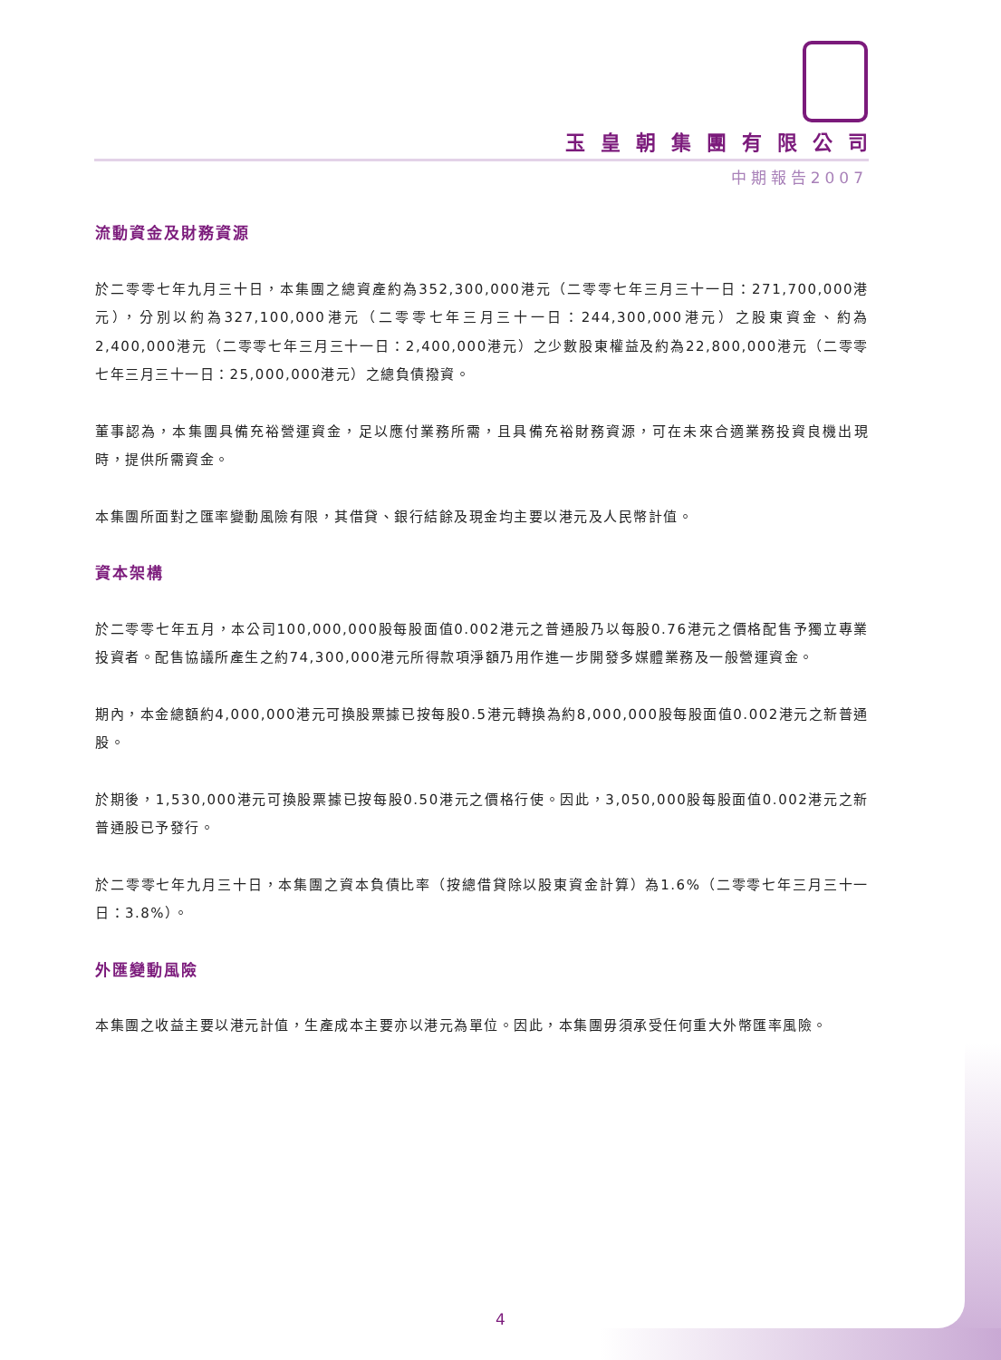玉皇朝集團有限公司
中期報告2007
流動資金及財務資源
於二零零七年九月三十日，本集團之總資產約為352,300,000港元（二零零七年三月三十一日：271,700,000港元），分別以約為327,100,000港元（二零零七年三月三十一日：244,300,000港元）之股東資金、約為2,400,000港元（二零零七年三月三十一日：2,400,000港元）之少數股東權益及約為22,800,000港元（二零零七年三月三十一日：25,000,000港元）之總負債撥資。
董事認為，本集團具備充裕營運資金，足以應付業務所需，且具備充裕財務資源，可在未來合適業務投資良機出現時，提供所需資金。
本集團所面對之匯率變動風險有限，其借貸、銀行結餘及現金均主要以港元及人民幣計值。
資本架構
於二零零七年五月，本公司100,000,000股每股面值0.002港元之普通股乃以每股0.76港元之價格配售予獨立專業投資者。配售協議所產生之約74,300,000港元所得款項淨額乃用作進一步開發多媒體業務及一般營運資金。
期內，本金總額約4,000,000港元可換股票據已按每股0.5港元轉換為約8,000,000股每股面值0.002港元之新普通股。
於期後，1,530,000港元可換股票據已按每股0.50港元之價格行使。因此，3,050,000股每股面值0.002港元之新普通股已予發行。
於二零零七年九月三十日，本集團之資本負債比率（按總借貸除以股東資金計算）為1.6%（二零零七年三月三十一日：3.8%）。
外匯變動風險
本集團之收益主要以港元計值，生產成本主要亦以港元為單位。因此，本集團毋須承受任何重大外幣匯率風險。
4